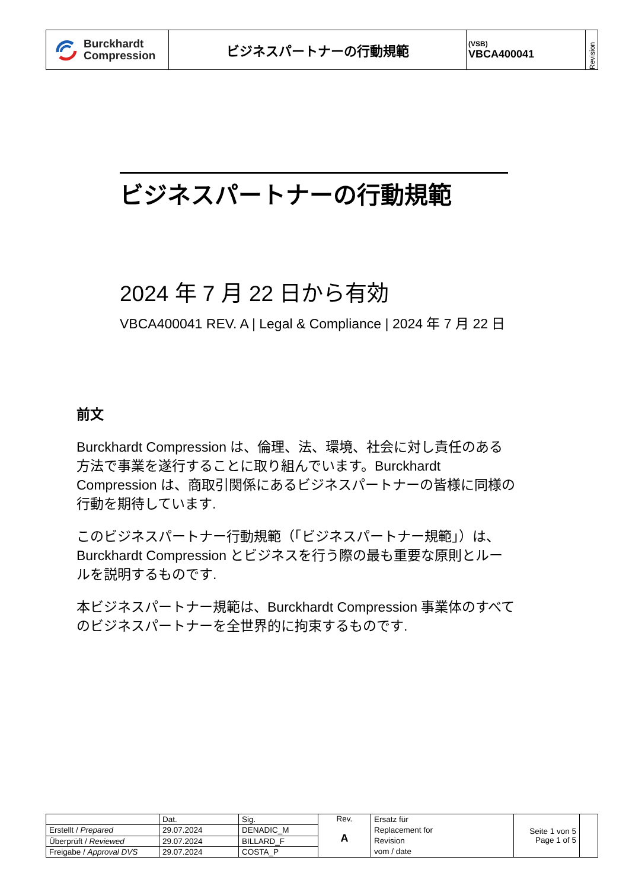| Burckhardt Compression | ビジネスパートナーの行動規範 | (VSB) VBCA400041 | Revision |
ビジネスパートナーの行動規範
2024 年 7 月 22 日から有効
VBCA400041 REV. A | Legal & Compliance | 2024 年 7 月 22 日
前文
Burckhardt Compression は、倫理、法、環境、社会に対し責任のある方法で事業を遂行することに取り組んでいます。Burckhardt Compression は、商取引関係にあるビジネスパートナーの皆様に同様の行動を期待しています.
このビジネスパートナー行動規範（「ビジネスパートナー規範」）は、Burckhardt Compression とビジネスを行う際の最も重要な原則とルールを説明するものです.
本ビジネスパートナー規範は、Burckhardt Compression 事業体のすべてのビジネスパートナーを全世界的に拘束するものです.
| | Dat. | Sig. | Rev. A | Ersatz für Replacement for Revision vom / date | Seite 1 von 5 Page 1 of 5 | |
| Erstellt / Prepared | 29.07.2024 | DENADIC_M | | | | |
| Überprüft / Reviewed | 29.07.2024 | BILLARD_F | | | | |
| Freigabe / Approval DVS | 29.07.2024 | COSTA_P | | | | |